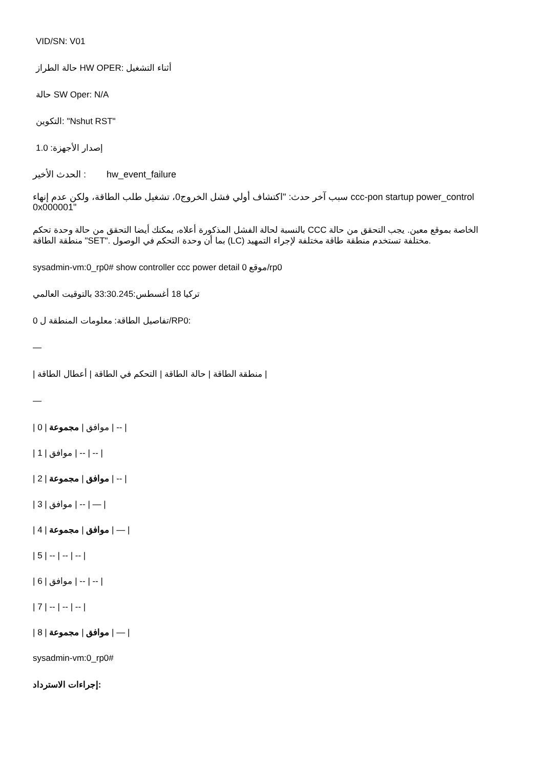VID/SN: V01
حالة الطراز HW OPER: أثناء التشغيل
حالة SW Oper: N/A
التكوين: "Nshut RST"
إصدار الأجهزة: 1.0
الحدث الأخير : hw_event_failure
سبب آخر حدث: "اكتشاف أولي فشل الخروج0، تشغيل طلب الطاقة، ولكن عدم إنهاء ccc-pon startup power_control 0x000001"
بالنسبة لحالة الفشل المذكورة أعلاه، يمكنك أيضا التحقق من حالة وحدة تحكم CCC الخاصة بموقع معين. يجب التحقق من حالة منطقة الطاقة "SET". بما أن وحدة التحكم في الوصول (LC) مختلفة تستخدم منطقة طاقة مختلفة لإجراء التمهيد.
sysadmin-vm:0_rp0# show controller ccc power detail موقع 0/rp0
تركيا 18 أغسطس:33:30.245 بالتوقيت العالمي
تفاصيل الطاقة: معلومات المنطقة ل 0/RP0:
—
| منطقة الطاقة | حالة الطاقة | التحكم في الطاقة | أعطال الطاقة |
—
| 0 | موافق | مجموعة | -- |
| 1 | موافق | -- | -- |
| 2 | موافق | مجموعة | -- |
| 3 | موافق | -- | — |
| 4 | موافق | مجموعة | — |
| 5 | -- | -- | -- |
| 6 | موافق | -- | -- |
| 7 | -- | -- | -- |
| 8 | موافق | مجموعة | — |
sysadmin-vm:0_rp0#
إجراءات الاسترداد: